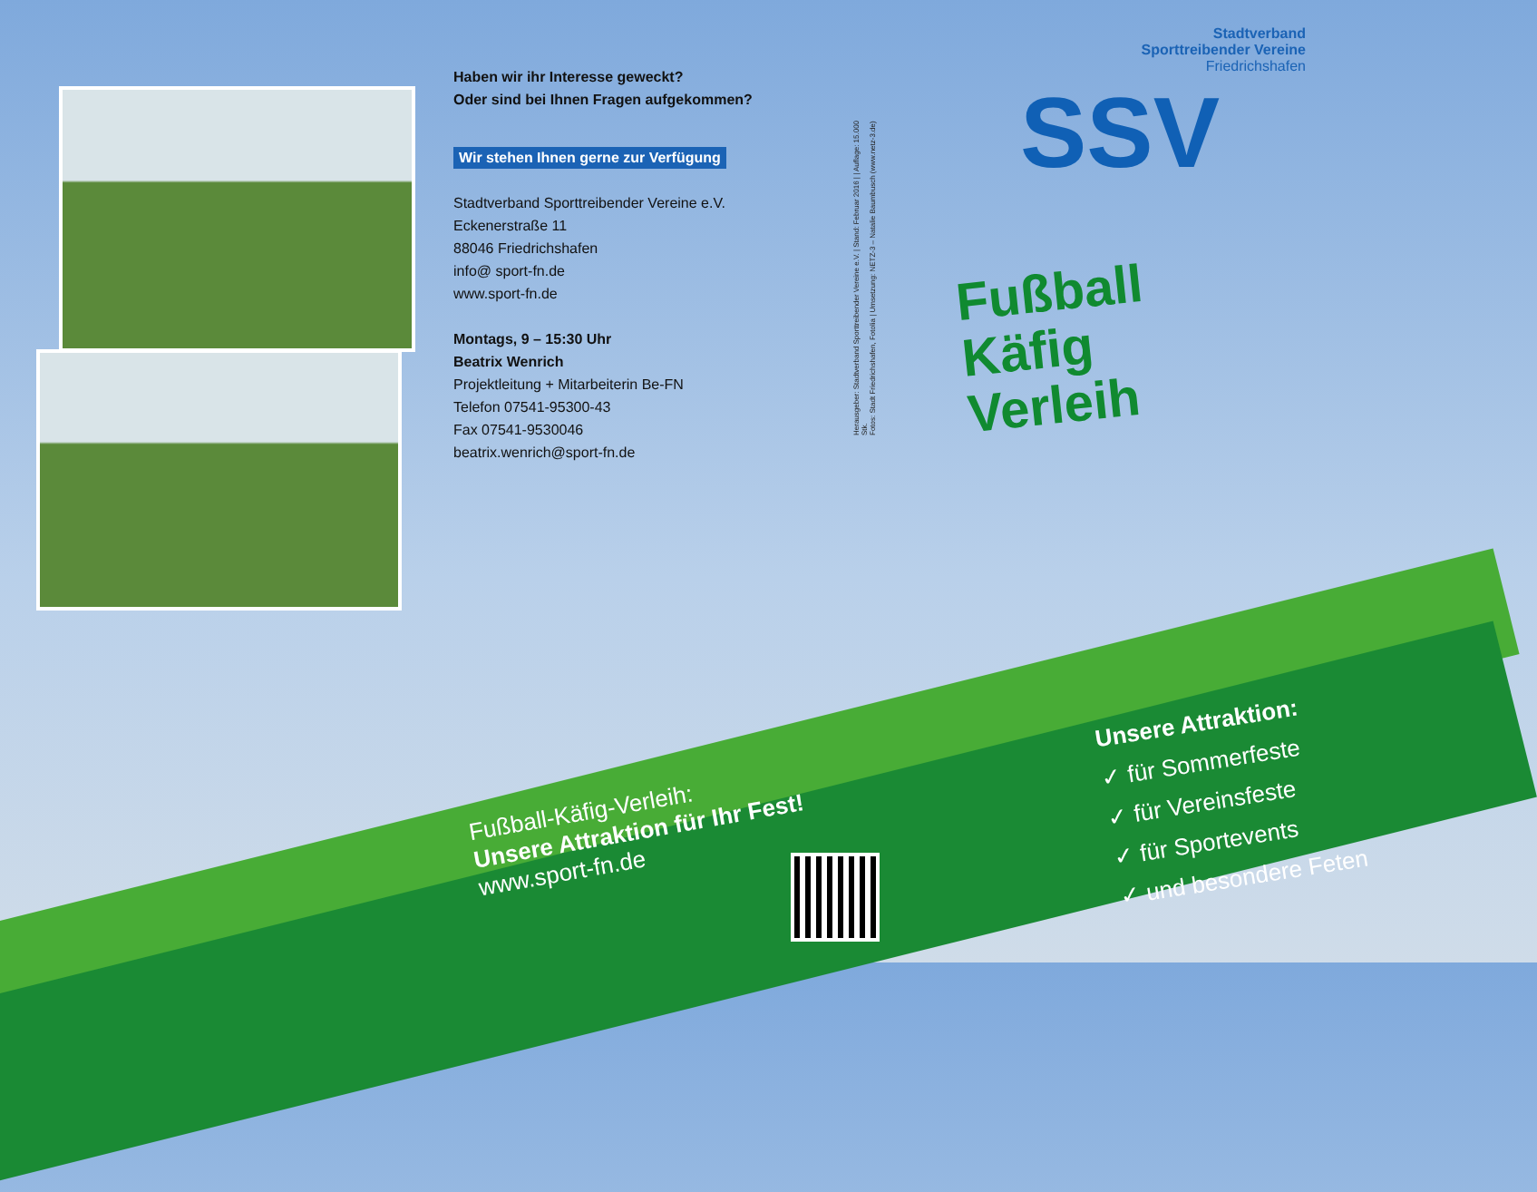Haben wir ihr Interesse geweckt?
Oder sind bei Ihnen Fragen aufgekommen?
Wir stehen Ihnen gerne zur Verfügung
Stadtverband Sporttreibender Vereine e.V.
Eckenerstraße 11
88046 Friedrichshafen
info@ sport-fn.de
www.sport-fn.de
Montags, 9 – 15:30 Uhr
Beatrix Wenrich
Projektleitung + Mitarbeiterin Be-FN
Telefon 07541-95300-43
Fax 07541-9530046
beatrix.wenrich@sport-fn.de
Herausgeber: Stadtverband Sporttreibender Vereine e.V. | Stand: Februar 2016 | | Auflage: 15.000 Stk.
Fotos: Stadt Friedrichshafen, Fotolia | Umsetzung: NETZ-3 – Natalie Baumbusch (www.netz-3.de)
Stadtverband
Sporttreibender Vereine
Friedrichshafen
SSV
Fußball
Käfig
Verleih
Fußball-Käfig-Verleih:
Unsere Attraktion für Ihr Fest!
www.sport-fn.de
Unsere Attraktion:
✓ für Sommerfeste
✓ für Vereinsfeste
✓ für Sportevents
✓ und besondere Feten